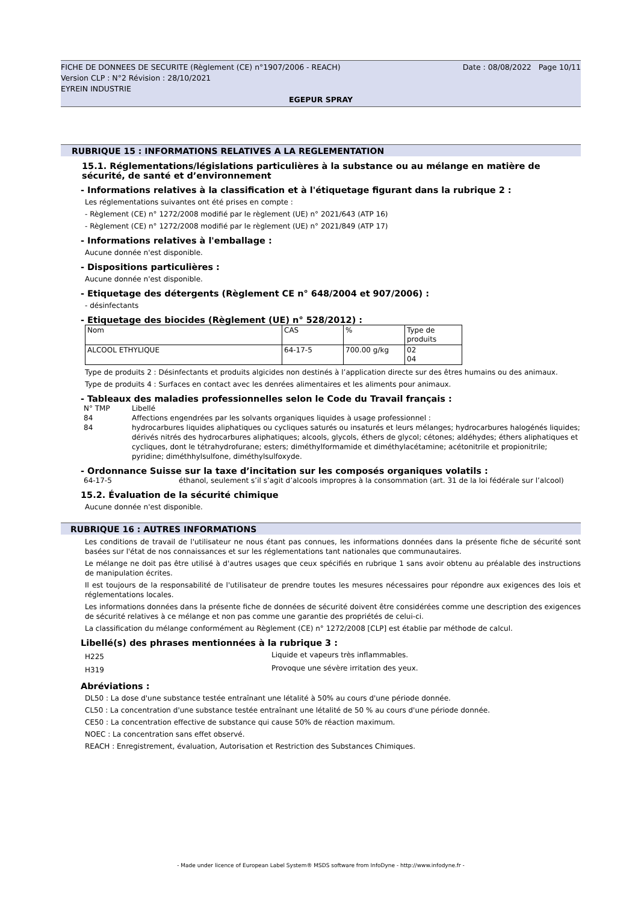FICHE DE DONNEES DE SECURITE (Règlement (CE) n°1907/2006 - REACH) Date : 08/08/2022 Page 10/11
Version CLP : N°2 Révision : 28/10/2021
EYREIN INDUSTRIE
EGEPUR SPRAY
RUBRIQUE 15 : INFORMATIONS RELATIVES A LA REGLEMENTATION
15.1. Réglementations/législations particulières à la substance ou au mélange en matière de sécurité, de santé et d’environnement
- Informations relatives à la classification et à l'étiquetage figurant dans la rubrique 2 :
Les réglementations suivantes ont été prises en compte :
- Règlement (CE) n° 1272/2008 modifié par le règlement (UE) n° 2021/643 (ATP 16)
- Règlement (CE) n° 1272/2008 modifié par le règlement (UE) n° 2021/849 (ATP 17)
- Informations relatives à l'emballage :
Aucune donnée n'est disponible.
- Dispositions particulières :
Aucune donnée n'est disponible.
- Etiquetage des détergents (Règlement CE n° 648/2004 et 907/2006) :
- désinfectants
- Etiquetage des biocides (Règlement (UE) n° 528/2012) :
| Nom | CAS | % | Type de produits |
| ALCOOL ETHYLIQUE | 64-17-5 | 700.00 g/kg | 02 04 |
Type de produits 2 : Désinfectants et produits algicides non destinés à l’application directe sur des êtres humains ou des animaux.
Type de produits 4 : Surfaces en contact avec les denrées alimentaires et les aliments pour animaux.
- Tableaux des maladies professionnelles selon le Code du Travail français :
| N° TMP | Libellé |
| 84 | Affections engendrées par les solvants organiques liquides à usage professionnel : |
| 84 | hydrocarbures liquides aliphatiques ou cycliques saturés ou insaturés et leurs mélanges; hydrocarbures halogénés liquides; dérivés nitrés des hydrocarbures aliphatiques; alcools, glycols, éthers de glycol; cétones; aldéhydes; éthers aliphatiques et cycliques, dont le tétrahydrofurane; esters; diméthylformamide et diméthylacétamine; acétonitrile et propionitrile; pyridine; diméthhylsulfone, diméthylsulfoxyde. |
- Ordonnance Suisse sur la taxe d’incitation sur les composés organiques volatils :
| 64-17-5 | éthanol, seulement s’il s’agit d’alcools impropres à la consommation (art. 31 de la loi fédérale sur l’alcool) |
15.2. Évaluation de la sécurité chimique
Aucune donnée n'est disponible.
RUBRIQUE 16 : AUTRES INFORMATIONS
Les conditions de travail de l'utilisateur ne nous étant pas connues, les informations données dans la présente fiche de sécurité sont basées sur l'état de nos connaissances et sur les réglementations tant nationales que communautaires.
Le mélange ne doit pas être utilisé à d'autres usages que ceux spécifiés en rubrique 1 sans avoir obtenu au préalable des instructions de manipulation écrites.
Il est toujours de la responsabilité de l'utilisateur de prendre toutes les mesures nécessaires pour répondre aux exigences des lois et réglementations locales.
Les informations données dans la présente fiche de données de sécurité doivent être considérées comme une description des exigences de sécurité relatives à ce mélange et non pas comme une garantie des propriétés de celui-ci.
La classification du mélange conformément au Règlement (CE) n° 1272/2008 [CLP] est établie par méthode de calcul.
Libellé(s) des phrases mentionnées à la rubrique 3 :
| H225 | Liquide et vapeurs très inflammables. |
| H319 | Provoque une sévère irritation des yeux. |
Abréviations :
DL50 : La dose d'une substance testée entraînant une létalité à 50% au cours d'une période donnée.
CL50 : La concentration d'une substance testée entraînant une létalité de 50 % au cours d'une période donnée.
CE50 : La concentration effective de substance qui cause 50% de réaction maximum.
NOEC : La concentration sans effet observé.
REACH : Enregistrement, évaluation, Autorisation et Restriction des Substances Chimiques.
- Made under licence of European Label System® MSDS software from InfoDyne - http://www.infodyne.fr -